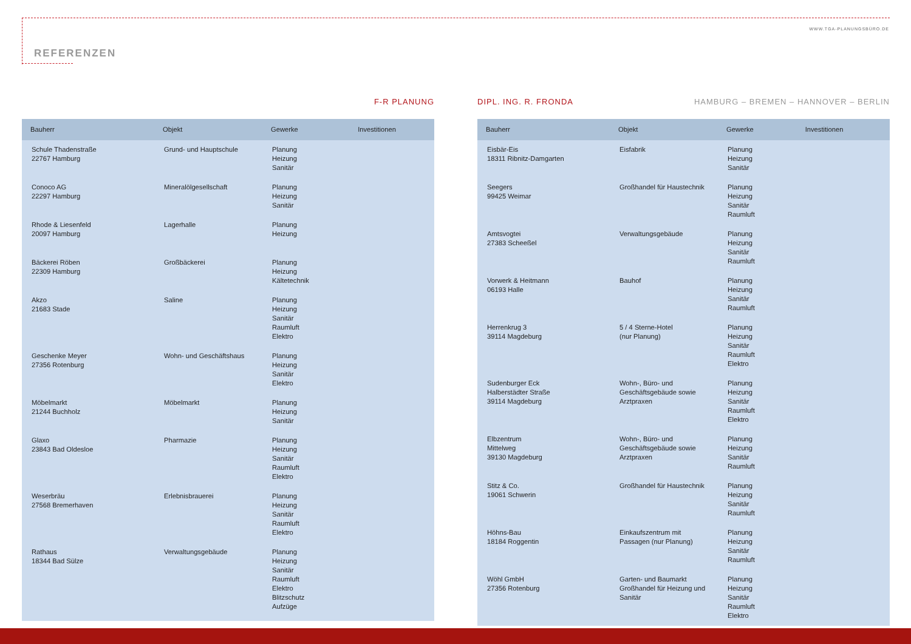WWW.TGA-PLANUNGSBÜRO.DE
REFERENZEN
F-R PLANUNG
| Bauherr | Objekt | Gewerke | Investitionen |
| --- | --- | --- | --- |
| Schule Thadenstraße 22767 Hamburg | Grund- und Hauptschule | Planung Heizung Sanitär | |
| Conoco AG 22297 Hamburg | Mineralölgesellschaft | Planung Heizung Sanitär | |
| Rhode & Liesenfeld 20097 Hamburg | Lagerhalle | Planung Heizung | |
| Bäckerei Röben 22309 Hamburg | Großbäckerei | Planung Heizung Kältetechnik | |
| Akzo 21683 Stade | Saline | Planung Heizung Sanitär Raumluft Elektro | |
| Geschenke Meyer 27356 Rotenburg | Wohn- und Geschäftshaus | Planung Heizung Sanitär Elektro | |
| Möbelmarkt 21244 Buchholz | Möbelmarkt | Planung Heizung Sanitär | |
| Glaxo 23843 Bad Oldesloe | Pharmazie | Planung Heizung Sanitär Raumluft Elektro | |
| Weserbräu 27568 Bremerhaven | Erlebnisbrauerei | Planung Heizung Sanitär Raumluft Elektro | |
| Rathaus 18344 Bad Sülze | Verwaltungsgebäude | Planung Heizung Sanitär Raumluft Elektro Blitzschutz Aufzüge | |
DIPL. ING. R. FRONDA HAMBURG – BREMEN – HANNOVER – BERLIN
| Bauherr | Objekt | Gewerke | Investitionen |
| --- | --- | --- | --- |
| Eisbär-Eis 18311 Ribnitz-Damgarten | Eisfabrik | Planung Heizung Sanitär | |
| Seegers 99425 Weimar | Großhandel für Haustechnik | Planung Heizung Sanitär Raumluft | |
| Amtsvogtei 27383 Scheeßel | Verwaltungsgebäude | Planung Heizung Sanitär Raumluft | |
| Vorwerk & Heitmann 06193 Halle | Bauhof | Planung Heizung Sanitär Raumluft | |
| Herrenkrug 3 39114 Magdeburg | 5 / 4 Sterne-Hotel (nur Planung) | Planung Heizung Sanitär Raumluft Elektro | |
| Sudenburger Eck Halberstädter Straße 39114 Magdeburg | Wohn-, Büro- und Geschäftsgebäude sowie Arztpraxen | Planung Heizung Sanitär Raumluft Elektro | |
| Elbzentrum Mittelweg 39130 Magdeburg | Wohn-, Büro- und Geschäftsgebäude sowie Arztpraxen | Planung Heizung Sanitär Raumluft | |
| Stitz & Co. 19061 Schwerin | Großhandel für Haustechnik | Planung Heizung Sanitär Raumluft | |
| Höhns-Bau 18184 Roggentin | Einkaufszentrum mit Passagen (nur Planung) | Planung Heizung Sanitär Raumluft | |
| Wöhl GmbH 27356 Rotenburg | Garten- und Baumarkt Großhandel für Heizung und Sanitär | Planung Heizung Sanitär Raumluft Elektro | |